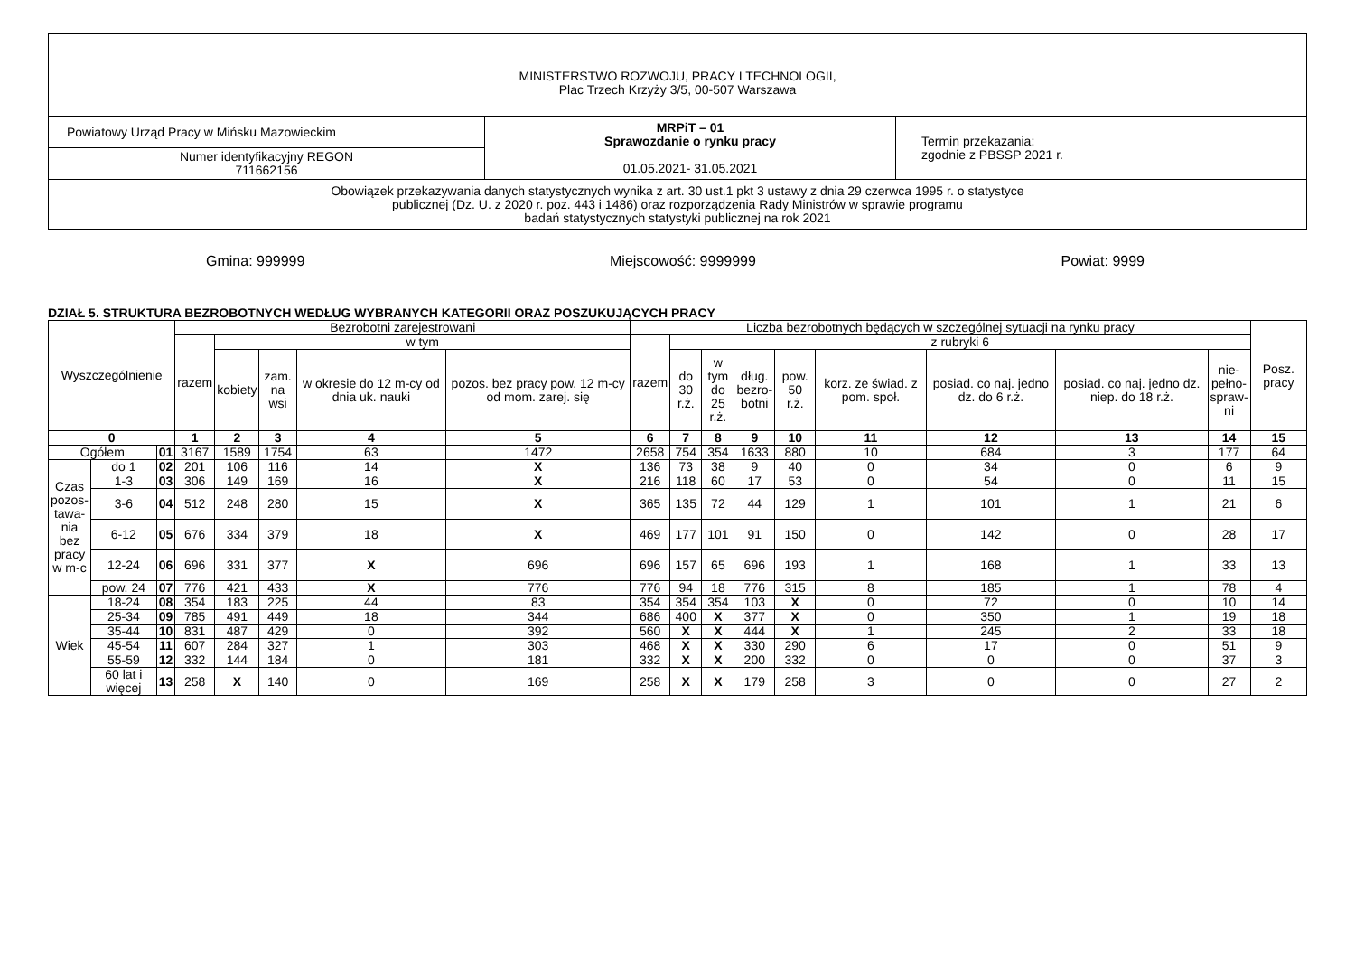| MINISTERSTWO ROZWOJU, PRACY I TECHNOLOGII, Plac Trzech Krzyży 3/5, 00-507 Warszawa | | |
| Powiatowy Urząd Pracy w Mińsku Mazowieckim | MRPiT – 01 Sprawozdanie o rynku pracy 01.05.2021- 31.05.2021 | Termin przekazania: zgodnie z PBSSP 2021 r. |
| Numer identyfikacyjny REGON 711662156 | | |
| Obowiązek przekazywania danych statystycznych wynika z art. 30 ust.1 pkt 3 ustawy z dnia 29 czerwca 1995 r. o statystyce publicznej (Dz. U. z 2020 r. poz. 443 i 1486) oraz rozporządzenia Rady Ministrów w sprawie programu badań statystycznych statystyki publicznej na rok 2021 | | |
Gmina: 999999 Miejscowość: 9999999 Powiat: 9999
DZIAŁ 5. STRUKTURA BEZROBOTNYCH WEDŁUG WYBRANYCH KATEGORII ORAZ POSZUKUJĄCYCH PRACY
| Wyszczególnienie | | | Bezrobotni zarejestrowani | | | | | Liczba bezrobotnych będących w szczególnej sytuacji na rynku pracy | | | | | | | | | Posz. pracy |
| --- | --- | --- | --- | --- | --- | --- | --- | --- | --- | --- | --- | --- | --- | --- | --- | --- | --- |
| | | | razem | w tym | | | | razem | z rubryki 6 | | | | | | | | |
| | | | | kobiety | zam. na wsi | w okresie do 12 m-cy od dnia uk. nauki | pozos. bez pracy pow. 12 m-cy od mom. zarej. się | | do 30 r.ż. | w tym do 25 r.ż. | dług. bezro- botni | pow. 50 r.ż. | korz. ze świad. z pom. społ. | posiad. co naj. jedno dz. do 6 r.ż. | posiad. co naj. jedno dz. niep. do 18 r.ż. | nie- pełno- spraw- ni | |
| 0 | | | 1 | 2 | 3 | 4 | 5 | 6 | 7 | 8 | 9 | 10 | 11 | 12 | 13 | 14 | 15 |
| Ogółem | | 01 | 3167 | 1589 | 1754 | 63 | 1472 | 2658 | 754 | 354 | 1633 | 880 | 10 | 684 | 3 | 177 | 64 |
| Czas pozos- tawa- nia bez pracy w m-c | do 1 | 02 | 201 | 106 | 116 | 14 | X | 136 | 73 | 38 | 9 | 40 | 0 | 34 | 0 | 6 | 9 |
| | 1-3 | 03 | 306 | 149 | 169 | 16 | X | 216 | 118 | 60 | 17 | 53 | 0 | 54 | 0 | 11 | 15 |
| | 3-6 | 04 | 512 | 248 | 280 | 15 | X | 365 | 135 | 72 | 44 | 129 | 1 | 101 | 1 | 21 | 6 |
| | 6-12 | 05 | 676 | 334 | 379 | 18 | X | 469 | 177 | 101 | 91 | 150 | 0 | 142 | 0 | 28 | 17 |
| | 12-24 | 06 | 696 | 331 | 377 | X | 696 | 696 | 157 | 65 | 696 | 193 | 1 | 168 | 1 | 33 | 13 |
| | pow. 24 | 07 | 776 | 421 | 433 | X | 776 | 776 | 94 | 18 | 776 | 315 | 8 | 185 | 1 | 78 | 4 |
| Wiek | 18-24 | 08 | 354 | 183 | 225 | 44 | 83 | 354 | 354 | 354 | 103 | X | 0 | 72 | 0 | 10 | 14 |
| | 25-34 | 09 | 785 | 491 | 449 | 18 | 344 | 686 | 400 | X | 377 | X | 0 | 350 | 1 | 19 | 18 |
| | 35-44 | 10 | 831 | 487 | 429 | 0 | 392 | 560 | X | X | 444 | X | 1 | 245 | 2 | 33 | 18 |
| | 45-54 | 11 | 607 | 284 | 327 | 1 | 303 | 468 | X | X | 330 | 290 | 6 | 17 | 0 | 51 | 9 |
| | 55-59 | 12 | 332 | 144 | 184 | 0 | 181 | 332 | X | X | 200 | 332 | 0 | 0 | 0 | 37 | 3 |
| | 60 lat i więcej | 13 | 258 | X | 140 | 0 | 169 | 258 | X | X | 179 | 258 | 3 | 0 | 0 | 27 | 2 |